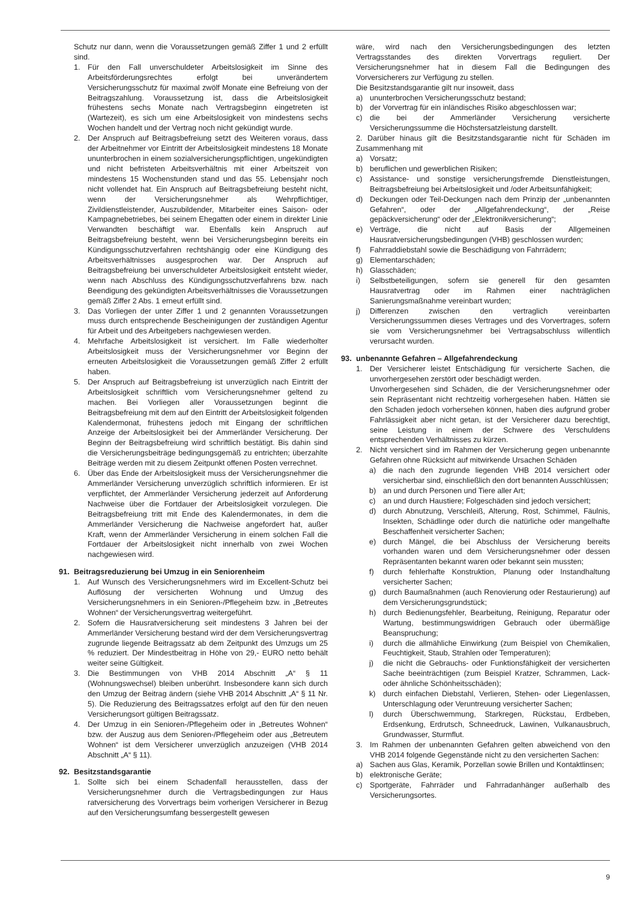Schutz nur dann, wenn die Voraussetzungen gemäß Ziffer 1 und 2 erfüllt sind.
1. Für den Fall unverschuldeter Arbeitslosigkeit im Sinne des Arbeitsförderungsrechtes erfolgt bei unverändertem Versicherungsschutz für maximal zwölf Monate eine Befreiung von der Beitragszahlung. Voraussetzung ist, dass die Arbeitslosigkeit frühestens sechs Monate nach Vertragsbeginn eingetreten ist (Wartezeit), es sich um eine Arbeitslosigkeit von mindestens sechs Wochen handelt und der Vertrag noch nicht gekündigt wurde.
2. Der Anspruch auf Beitragsbefreiung setzt des Weiteren voraus, dass der Arbeitnehmer vor Eintritt der Arbeitslosigkeit mindestens 18 Monate ununterbrochen in einem sozialversicherungspflichtigen, ungekündigten und nicht befristeten Arbeitsverhältnis mit einer Arbeitszeit von mindestens 15 Wochenstunden stand und das 55. Lebensjahr noch nicht vollendet hat. Ein Anspruch auf Beitragsbefreiung besteht nicht, wenn der Versicherungsnehmer als Wehrpflichtiger, Zivildienstleistender, Auszubildender, Mitarbeiter eines Saison- oder Kampagnebetriebes, bei seinem Ehegatten oder einem in direkter Linie Verwandten beschäftigt war. Ebenfalls kein Anspruch auf Beitragsbefreiung besteht, wenn bei Versicherungsbeginn bereits ein Kündigungsschutzverfahren rechtshängig oder eine Kündigung des Arbeitsverhältnisses ausgesprochen war. Der Anspruch auf Beitragsbefreiung bei unverschuldeter Arbeitslosigkeit entsteht wieder, wenn nach Abschluss des Kündigungsschutzverfahrens bzw. nach Beendigung des gekündigten Arbeitsverhältnisses die Voraussetzungen gemäß Ziffer 2 Abs. 1 erneut erfüllt sind.
3. Das Vorliegen der unter Ziffer 1 und 2 genannten Voraussetzungen muss durch entsprechende Bescheinigungen der zuständigen Agentur für Arbeit und des Arbeitgebers nachgewiesen werden.
4. Mehrfache Arbeitslosigkeit ist versichert. Im Falle wiederholter Arbeitslosigkeit muss der Versicherungsnehmer vor Beginn der erneuten Arbeitslosigkeit die Voraussetzungen gemäß Ziffer 2 erfüllt haben.
5. Der Anspruch auf Beitragsbefreiung ist unverzüglich nach Eintritt der Arbeitslosigkeit schriftlich vom Versicherungsnehmer geltend zu machen. Bei Vorliegen aller Voraussetzungen beginnt die Beitragsbefreiung mit dem auf den Eintritt der Arbeitslosigkeit folgenden Kalendermonat, frühestens jedoch mit Eingang der schriftlichen Anzeige der Arbeitslosigkeit bei der Ammerländer Versicherung. Der Beginn der Beitragsbefreiung wird schriftlich bestätigt. Bis dahin sind die Versicherungsbeiträge bedingungsgemäß zu entrichten; überzahlte Beiträge werden mit zu diesem Zeitpunkt offenen Posten verrechnet.
6. Über das Ende der Arbeitslosigkeit muss der Versicherungsnehmer die Ammerländer Versicherung unverzüglich schriftlich informieren. Er ist verpflichtet, der Ammerländer Versicherung jederzeit auf Anforderung Nachweise über die Fortdauer der Arbeitslosigkeit vorzulegen. Die Beitragsbefreiung tritt mit Ende des Kalendermonates, in dem die Ammerländer Versicherung die Nachweise angefordert hat, außer Kraft, wenn der Ammerländer Versicherung in einem solchen Fall die Fortdauer der Arbeitslosigkeit nicht innerhalb von zwei Wochen nachgewiesen wird.
91. Beitragsreduzierung bei Umzug in ein Seniorenheim
1. Auf Wunsch des Versicherungsnehmers wird im Excellent-Schutz bei Auflösung der versicherten Wohnung und Umzug des Versicherungsnehmers in ein Senioren-/Pflegeheim bzw. in „Betreutes Wohnen“ der Versicherungsvertrag weitergeführt.
2. Sofern die Hausratversicherung seit mindestens 3 Jahren bei der Ammerländer Versicherung bestand wird der dem Versicherungsvertrag zugrunde liegende Beitragssatz ab dem Zeitpunkt des Umzugs um 25 % reduziert. Der Mindestbeitrag in Höhe von 29,- EURO netto behält weiter seine Gültigkeit.
3. Die Bestimmungen von VHB 2014 Abschnitt „A“ § 11 (Wohnungswechsel) bleiben unberührt. Insbesondere kann sich durch den Umzug der Beitrag ändern (siehe VHB 2014 Abschnitt „A“ § 11 Nr. 5). Die Reduzierung des Beitragssatzes erfolgt auf den für den neuen Versicherungsort gültigen Beitragssatz.
4. Der Umzug in ein Senioren-/Pflegeheim oder in „Betreutes Wohnen“ bzw. der Auszug aus dem Senioren-/Pflegeheim oder aus „Betreutem Wohnen“ ist dem Versicherer unverzüglich anzuzeigen (VHB 2014 Abschnitt „A“ § 11).
92. Besitzstandsgarantie
1. Sollte sich bei einem Schadenfall herausstellen, dass der Versicherungsnehmer durch die Vertragsbedingungen zur Haus ratversicherung des Vorvertrags beim vorherigen Versicherer in Bezug auf den Versicherungsumfang bessergestellt gewesen
wäre, wird nach den Versicherungsbedingungen des letzten Vertragsstandes des direkten Vorvertrags reguliert. Der Versicherungsnehmer hat in diesem Fall die Bedingungen des Vorversicherers zur Verfügung zu stellen.
Die Besitzstandsgarantie gilt nur insoweit, dass
a) ununterbrochen Versicherungsschutz bestand;
b) der Vorvertrag für ein inländisches Risiko abgeschlossen war;
c) die bei der Ammerländer Versicherung versicherte Versicherungssumme die Höchstersatzleistung darstellt.
2. Darüber hinaus gilt die Besitzstandsgarantie nicht für Schäden im Zusammenhang mit
a) Vorsatz;
b) beruflichen und gewerblichen Risiken;
c) Assistance- und sonstige versicherungsfremde Dienstleistungen, Beitragsbefreiung bei Arbeitslosigkeit und /oder Arbeitsunfähigkeit;
d) Deckungen oder Teil-Deckungen nach dem Prinzip der „unbenannten Gefahren“, oder der „Allgefahrendeckung“, der „Reise gepäckversicherung“ oder der „Elektronikversicherung“;
e) Verträge, die nicht auf Basis der Allgemeinen Hausratversicherungsbedingungen (VHB) geschlossen wurden;
f) Fahrraddiebstahl sowie die Beschädigung von Fahrrädern;
g) Elementarschäden;
h) Glasschäden;
i) Selbstbeteiligungen, sofern sie generell für den gesamten Hausratvertrag oder im Rahmen einer nachträglichen Sanierungsmaßnahme vereinbart wurden;
j) Differenzen zwischen den vertraglich vereinbarten Versicherungssummen dieses Vertrages und des Vorvertrages, sofern sie vom Versicherungsnehmer bei Vertragsabschluss willentlich verursacht wurden.
93. unbenannte Gefahren – Allgefahrendeckung
1. Der Versicherer leistet Entschädigung für versicherte Sachen, die unvorhergesehen zerstört oder beschädigt werden.
Unvorhergesehen sind Schäden, die der Versicherungsnehmer oder sein Repräsentant nicht rechtzeitig vorhergesehen haben. Hätten sie den Schaden jedoch vorhersehen können, haben dies aufgrund grober Fahrlässigkeit aber nicht getan, ist der Versicherer dazu berechtigt, seine Leistung in einem der Schwere des Verschuldens entsprechenden Verhältnisses zu kürzen.
2. Nicht versichert sind im Rahmen der Versicherung gegen unbenannte Gefahren ohne Rücksicht auf mitwirkende Ursachen Schäden
a) die nach den zugrunde liegenden VHB 2014 versichert oder versicherbar sind, einschließlich den dort benannten Ausschlüssen;
b) an und durch Personen und Tiere aller Art;
c) an und durch Haustiere; Folgeschäden sind jedoch versichert;
d) durch Abnutzung, Verschleiß, Alterung, Rost, Schimmel, Fäulnis, Insekten, Schädlinge oder durch die natürliche oder mangelhafte Beschaffenheit versicherter Sachen;
e) durch Mängel, die bei Abschluss der Versicherung bereits vorhanden waren und dem Versicherungsnehmer oder dessen Repräsentanten bekannt waren oder bekannt sein mussten;
f) durch fehlerhafte Konstruktion, Planung oder Instandhaltung versicherter Sachen;
g) durch Baumaßnahmen (auch Renovierung oder Restaurierung) auf dem Versicherungsgrundstück;
h) durch Bedienungsfehler, Bearbeitung, Reinigung, Reparatur oder Wartung, bestimmungswidrigen Gebrauch oder übermäßige Beanspruchung;
i) durch die allmähliche Einwirkung (zum Beispiel von Chemikalien, Feuchtigkeit, Staub, Strahlen oder Temperaturen);
j) die nicht die Gebrauchs- oder Funktionsfähigkeit der versicherten Sache beeinträchtigen (zum Beispiel Kratzer, Schrammen, Lack- oder ähnliche Schönheitsschäden);
k) durch einfachen Diebstahl, Verlieren, Stehen- oder Liegenlassen, Unterschlagung oder Veruntreuung versicherter Sachen;
l) durch Überschwemmung, Starkregen, Rückstau, Erdbeben, Erdsenkung, Erdrutsch, Schneedruck, Lawinen, Vulkanausbruch, Grundwasser, Sturmflut.
3. Im Rahmen der unbenannten Gefahren gelten abweichend von den VHB 2014 folgende Gegenstände nicht zu den versicherten Sachen:
a) Sachen aus Glas, Keramik, Porzellan sowie Brillen und Kontaktlinsen;
b) elektronische Geräte;
c) Sportgeräte, Fahrräder und Fahrradanhänger außerhalb des Versicherungsortes.
9